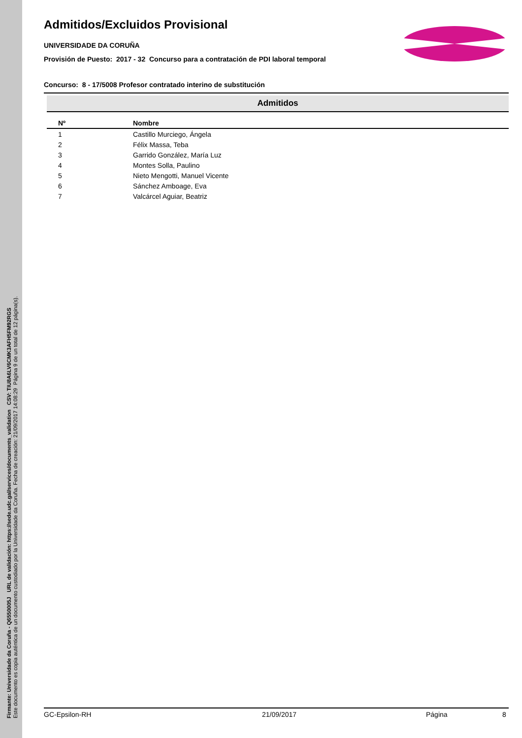Firmante: Universidade da Coruña - Q6550005J URL de validación: https://sede.udc.gal/services/documents_validation CSV: TIU8A6LV6CMK3AFH5FM92RGS
Este documento es copia auténtica de un documento custodiado por la Universidade da Coruña. Fecha de creación: 21/09/2017 14:08:29 Página 9 de un total de 12 página(s).
Admitidos/Excluidos Provisional
UNIVERSIDADE DA CORUÑA
Provisión de Puesto: 2017 - 32 Concurso para a contratación de PDI laboral temporal
Concurso: 8 - 17/5008 Profesor contratado interino de substitución
Admitidos
| Nº | Nombre |
| --- | --- |
| 1 | Castillo Murciego, Ángela |
| 2 | Félix Massa, Teba |
| 3 | Garrido González, María Luz |
| 4 | Montes Solla, Paulino |
| 5 | Nieto Mengotti, Manuel Vicente |
| 6 | Sánchez Amboage, Eva |
| 7 | Valcárcel Aguiar, Beatriz |
GC-Epsilon-RH 21/09/2017 Página 8